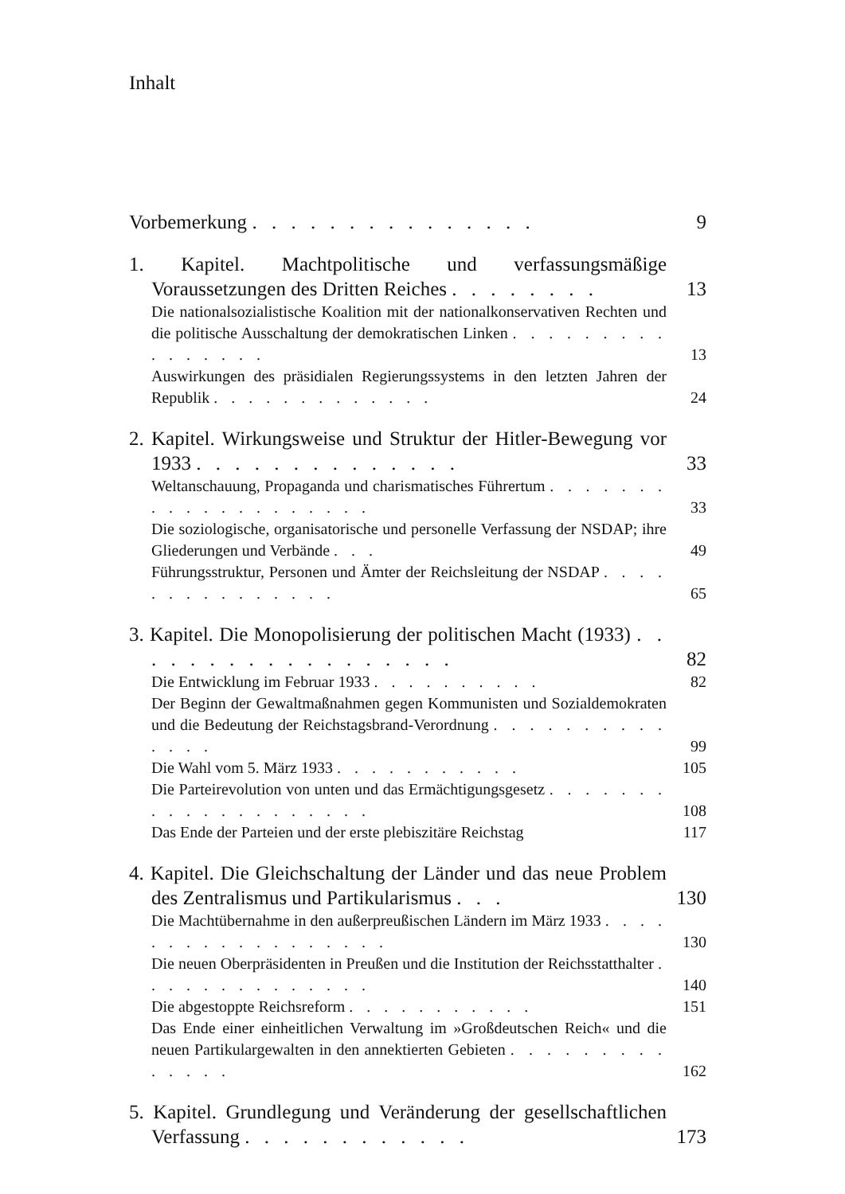Inhalt
Vorbemerkung . . . . . . . . . . . . . . .
9
1. Kapitel. Machtpolitische und verfassungsmäßige Voraussetzungen des Dritten Reiches . . . . . . . .
13
Die nationalsozialistische Koalition mit der nationalkonservativen Rechten und die politische Ausschaltung der demokratischen Linken . . . . . . . . . . . . . . . .
13
Auswirkungen des präsidialen Regierungssystems in den letzten Jahren der Republik . . . . . . . . . . . . .
24
2. Kapitel. Wirkungsweise und Struktur der Hitler-Bewegung vor 1933 . . . . . . . . . . . . . .
33
Weltanschauung, Propaganda und charismatisches Führertum . . . . . . . . . . . . . . . . . . . .
33
Die soziologische, organisatorische und personelle Verfassung der NSDAP; ihre Gliederungen und Verbände . . .
49
Führungsstruktur, Personen und Ämter der Reichsleitung der NSDAP . . . . . . . . . . . . . . .
65
3. Kapitel. Die Monopolisierung der politischen Macht (1933) . . . . . . . . . . . . . . . . . .
82
Die Entwicklung im Februar 1933 . . . . . . . . . .
82
Der Beginn der Gewaltmaßnahmen gegen Kommunisten und Sozialdemokraten und die Bedeutung der Reichstagsbrand-Verordnung . . . . . . . . . . . . . .
99
Die Wahl vom 5. März 1933 . . . . . . . . . . .
105
Die Parteirevolution von unten und das Ermächtigungsgesetz . . . . . . . . . . . . . . . . . . . .
108
Das Ende der Parteien und der erste plebiszitäre Reichstag
117
4. Kapitel. Die Gleichschaltung der Länder und das neue Problem des Zentralismus und Partikularismus . . .
130
Die Machtübernahme in den außerpreußischen Ländern im März 1933 . . . . . . . . . . . . . . . . . .
130
Die neuen Oberpräsidenten in Preußen und die Institution der Reichsstatthalter . . . . . . . . . . . . . .
140
Die abgestoppte Reichsreform . . . . . . . . . . .
151
Das Ende einer einheitlichen Verwaltung im »Großdeutschen Reich« und die neuen Partikulargewalten in den annektierten Gebieten . . . . . . . . . . . . . .
162
5. Kapitel. Grundlegung und Veränderung der gesellschaftlichen Verfassung . . . . . . . . . . . .
173